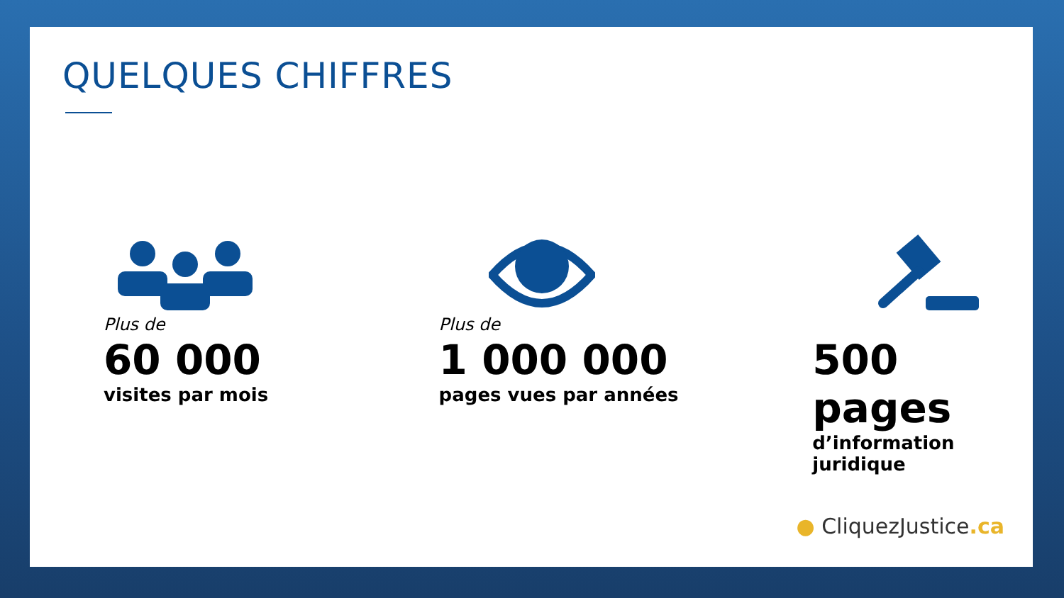QUELQUES CHIFFRES
Plus de
60 000
visites par mois
Plus de
1 000 000
pages vues par années
500 pages
d’information juridique
● CliquezJustice.ca